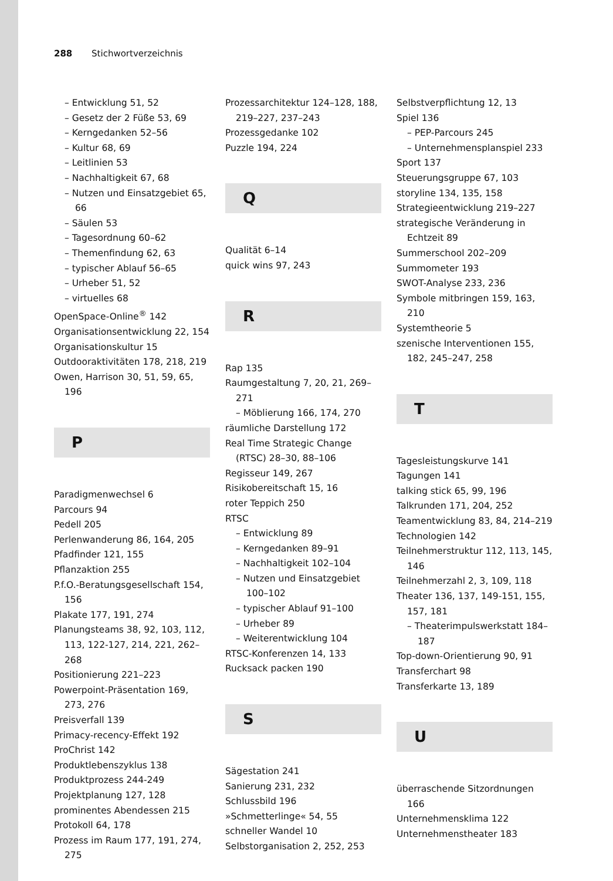288 Stichwortverzeichnis
– Entwicklung 51, 52
– Gesetz der 2 Füße 53, 69
– Kerngedanken 52–56
– Kultur 68, 69
– Leitlinien 53
– Nachhaltigkeit 67, 68
– Nutzen und Einsatzgebiet 65, 66
– Säulen 53
– Tagesordnung 60–62
– Themenfindung 62, 63
– typischer Ablauf 56–65
– Urheber 51, 52
– virtuelles 68
OpenSpace-Online<sup>®</sup> 142
Organisationsentwicklung 22, 154
Organisationskultur 15
Outdooraktivitäten 178, 218, 219
Owen, Harrison 30, 51, 59, 65, 196
P
Paradigmenwechsel 6
Parcours 94
Pedell 205
Perlenwanderung 86, 164, 205
Pfadfinder 121, 155
Pflanzaktion 255
P.f.O.-Beratungsgesellschaft 154, 156
Plakate 177, 191, 274
Planungsteams 38, 92, 103, 112, 113, 122-127, 214, 221, 262–268
Positionierung 221–223
Powerpoint-Präsentation 169, 273, 276
Preisverfall 139
Primacy-recency-Effekt 192
ProChrist 142
Produktlebenszyklus 138
Produktprozess 244-249
Projektplanung 127, 128
prominentes Abendessen 215
Protokoll 64, 178
Prozess im Raum 177, 191, 274, 275
Prozessarchitektur 124–128, 188, 219–227, 237–243
Prozessgedanke 102
Puzzle 194, 224
Q
Qualität 6–14
quick wins 97, 243
R
Rap 135
Raumgestaltung 7, 20, 21, 269–271
– Möblierung 166, 174, 270
räumliche Darstellung 172
Real Time Strategic Change (RTSC) 28–30, 88–106
Regisseur 149, 267
Risikobereitschaft 15, 16
roter Teppich 250
RTSC
– Entwicklung 89
– Kerngedanken 89–91
– Nachhaltigkeit 102–104
– Nutzen und Einsatzgebiet 100–102
– typischer Ablauf 91–100
– Urheber 89
– Weiterentwicklung 104
RTSC-Konferenzen 14, 133
Rucksack packen 190
S
Sägestation 241
Sanierung 231, 232
Schlussbild 196
»Schmetterlinge« 54, 55
schneller Wandel 10
Selbstorganisation 2, 252, 253
Selbstverpflichtung 12, 13
Spiel 136
– PEP-Parcours 245
– Unternehmensplanspiel 233
Sport 137
Steuerungsgruppe 67, 103
storyline 134, 135, 158
Strategieentwicklung 219–227
strategische Veränderung in Echtzeit 89
Summerschool 202–209
Summometer 193
SWOT-Analyse 233, 236
Symbole mitbringen 159, 163, 210
Systemtheorie 5
szenische Interventionen 155, 182, 245–247, 258
T
Tagesleistungskurve 141
Tagungen 141
talking stick 65, 99, 196
Talkrunden 171, 204, 252
Teamentwicklung 83, 84, 214–219
Technologien 142
Teilnehmerstruktur 112, 113, 145, 146
Teilnehmerzahl 2, 3, 109, 118
Theater 136, 137, 149-151, 155, 157, 181
– Theaterimpulswerkstatt 184–187
Top-down-Orientierung 90, 91
Transferchart 98
Transferkarte 13, 189
U
überraschende Sitzordnungen 166
Unternehmensklima 122
Unternehmenstheater 183